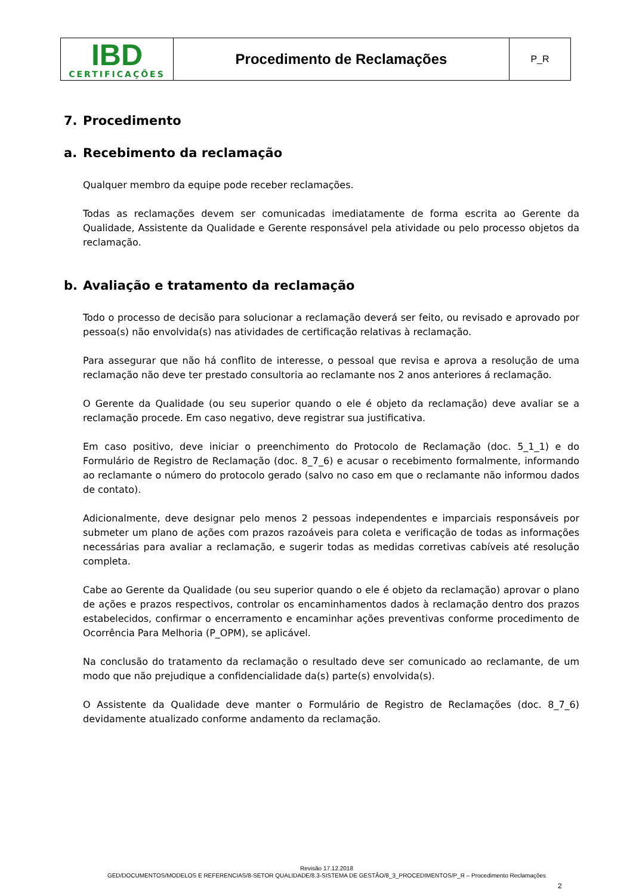| IBD CERTIFICAÇÕES | Procedimento de Reclamações | P_R |
7. Procedimento
a. Recebimento da reclamação
Qualquer membro da equipe pode receber reclamações.
Todas as reclamações devem ser comunicadas imediatamente de forma escrita ao Gerente da Qualidade, Assistente da Qualidade e Gerente responsável pela atividade ou pelo processo objetos da reclamação.
b. Avaliação e tratamento da reclamação
Todo o processo de decisão para solucionar a reclamação deverá ser feito, ou revisado e aprovado por pessoa(s) não envolvida(s) nas atividades de certificação relativas à reclamação.
Para assegurar que não há conflito de interesse, o pessoal que revisa e aprova a resolução de uma reclamação não deve ter prestado consultoria ao reclamante nos 2 anos anteriores á reclamação.
O Gerente da Qualidade (ou seu superior quando o ele é objeto da reclamação) deve avaliar se a reclamação procede. Em caso negativo, deve registrar sua justificativa.
Em caso positivo, deve iniciar o preenchimento do Protocolo de Reclamação (doc. 5_1_1) e do Formulário de Registro de Reclamação (doc. 8_7_6) e acusar o recebimento formalmente, informando ao reclamante o número do protocolo gerado (salvo no caso em que o reclamante não informou dados de contato).
Adicionalmente, deve designar pelo menos 2 pessoas independentes e imparciais responsáveis por submeter um plano de ações com prazos razoáveis para coleta e verificação de todas as informações necessárias para avaliar a reclamação, e sugerir todas as medidas corretivas cabíveis até resolução completa.
Cabe ao Gerente da Qualidade (ou seu superior quando o ele é objeto da reclamação) aprovar o plano de ações e prazos respectivos, controlar os encaminhamentos dados à reclamação dentro dos prazos estabelecidos, confirmar o encerramento e encaminhar ações preventivas conforme procedimento de Ocorrência Para Melhoria (P_OPM), se aplicável.
Na conclusão do tratamento da reclamação o resultado deve ser comunicado ao reclamante, de um modo que não prejudique a confidencialidade da(s) parte(s) envolvida(s).
O Assistente da Qualidade deve manter o Formulário de Registro de Reclamações (doc. 8_7_6) devidamente atualizado conforme andamento da reclamação.
Revisão 17.12.2018
GED/DOCUMENTOS/MODELOS E REFERENCIAS/8-SETOR QUALIDADE/8.3-SISTEMA DE GESTÃO/8_3_PROCEDIMENTOS/P_R – Procedimento Reclamações
2